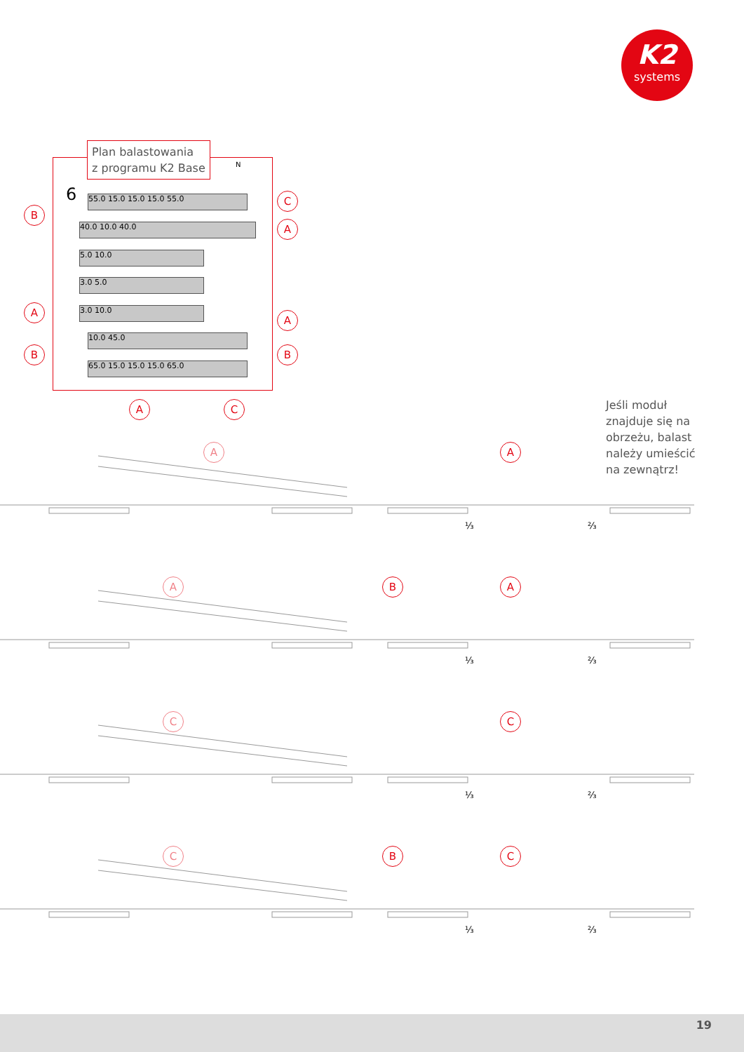K2
systems
Plan balastowania
z programu K2 Base
N
6 55.0 15.0 15.0 15.0 55.0
40.0 10.0 40.0
5.0 10.0
3.0 5.0
3.0 10.0
10.0 45.0
65.0 15.0 15.0 15.0 65.0
B
C
A
A
A
B B
A C
Jeśli moduł
znajduje się na
obrzeżu, balast
należy umieścić
na zewnątrz!
A A
⅓ ⅔
A B A
⅓ ⅔
C C
⅓ ⅔
C B C
⅓ ⅔
19